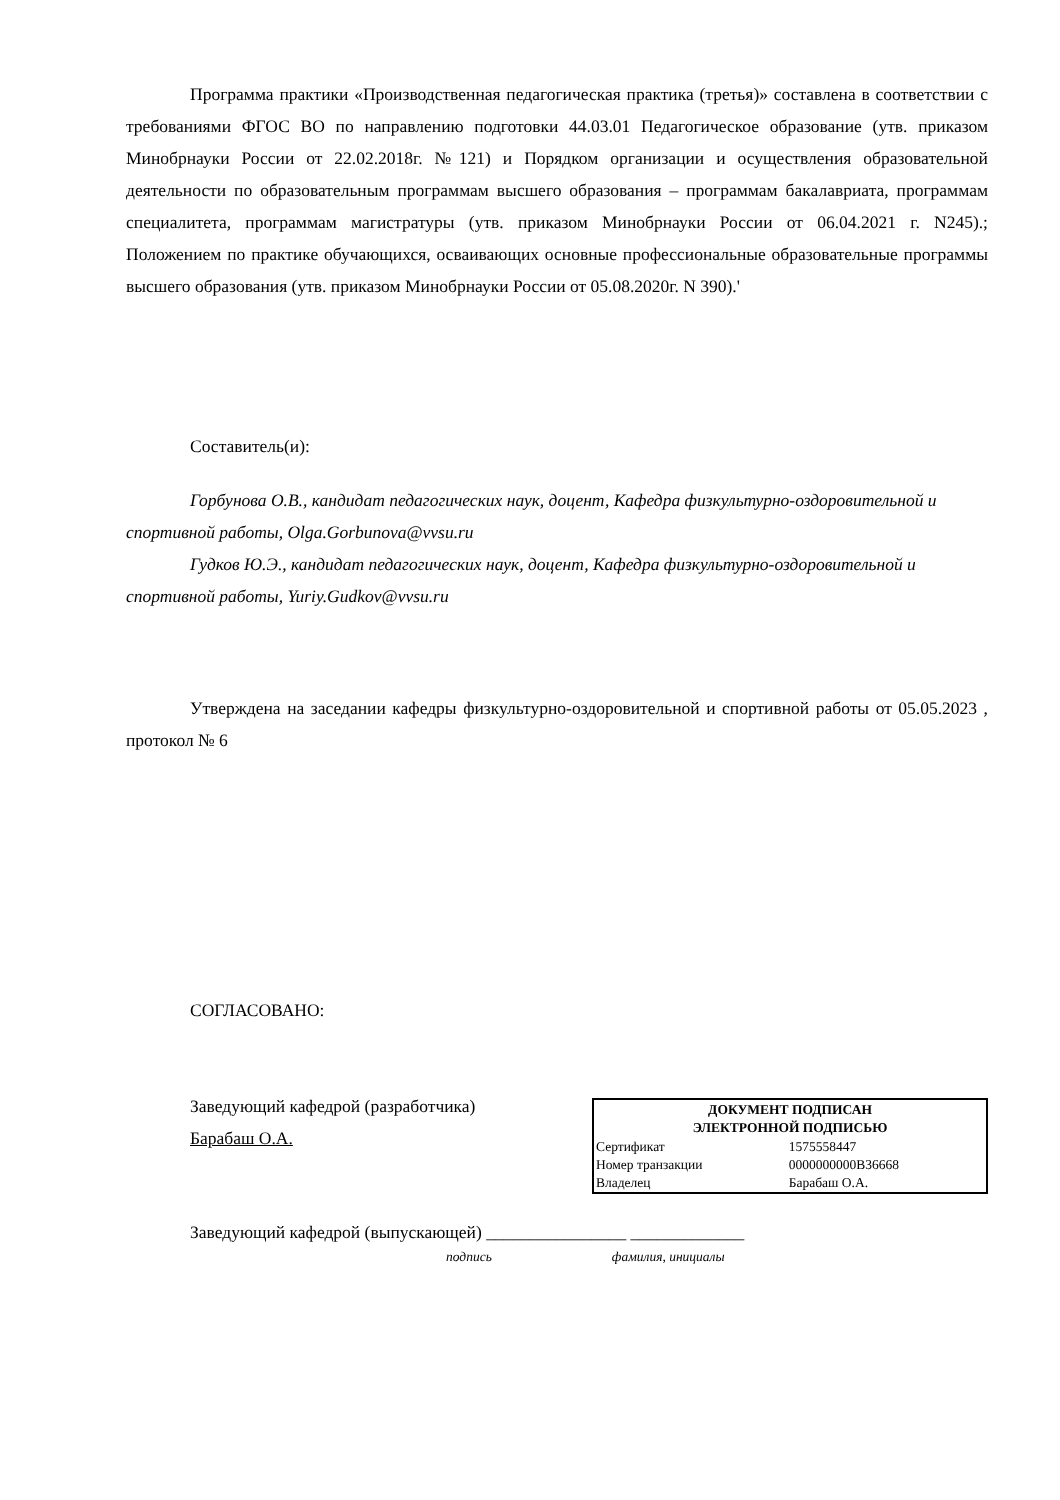Программа практики «Производственная педагогическая практика (третья)» составлена в соответствии с требованиями ФГОС ВО по направлению подготовки 44.03.01 Педагогическое образование (утв. приказом Минобрнауки России от 22.02.2018г. №121) и Порядком организации и осуществления образовательной деятельности по образовательным программам высшего образования – программам бакалавриата, программам специалитета, программам магистратуры (утв. приказом Минобрнауки России от 06.04.2021 г. N245).; Положением по практике обучающихся, осваивающих основные профессиональные образовательные программы высшего образования (утв. приказом Минобрнауки России от 05.08.2020г. N 390).'
Составитель(и):
Горбунова О.В., кандидат педагогических наук, доцент, Кафедра физкультурно-оздоровительной и спортивной работы, Olga.Gorbunova@vvsu.ru
Гудков Ю.Э., кандидат педагогических наук, доцент, Кафедра физкультурно-оздоровительной и спортивной работы, Yuriy.Gudkov@vvsu.ru
Утверждена на заседании кафедры физкультурно-оздоровительной и спортивной работы от 05.05.2023 , протокол № 6
СОГЛАСОВАНО:
Заведующий кафедрой (разработчика)
Барабаш О.А.
| ДОКУМЕНТ ПОДПИСАН ЭЛЕКТРОННОЙ ПОДПИСЬЮ | |
| --- | --- |
| Сертификат | 1575558447 |
| Номер транзакции | 0000000000B36668 |
| Владелец | Барабаш О.А. |
Заведующий кафедрой (выпускающей) ________________ _____________
подпись фамилия, инициалы